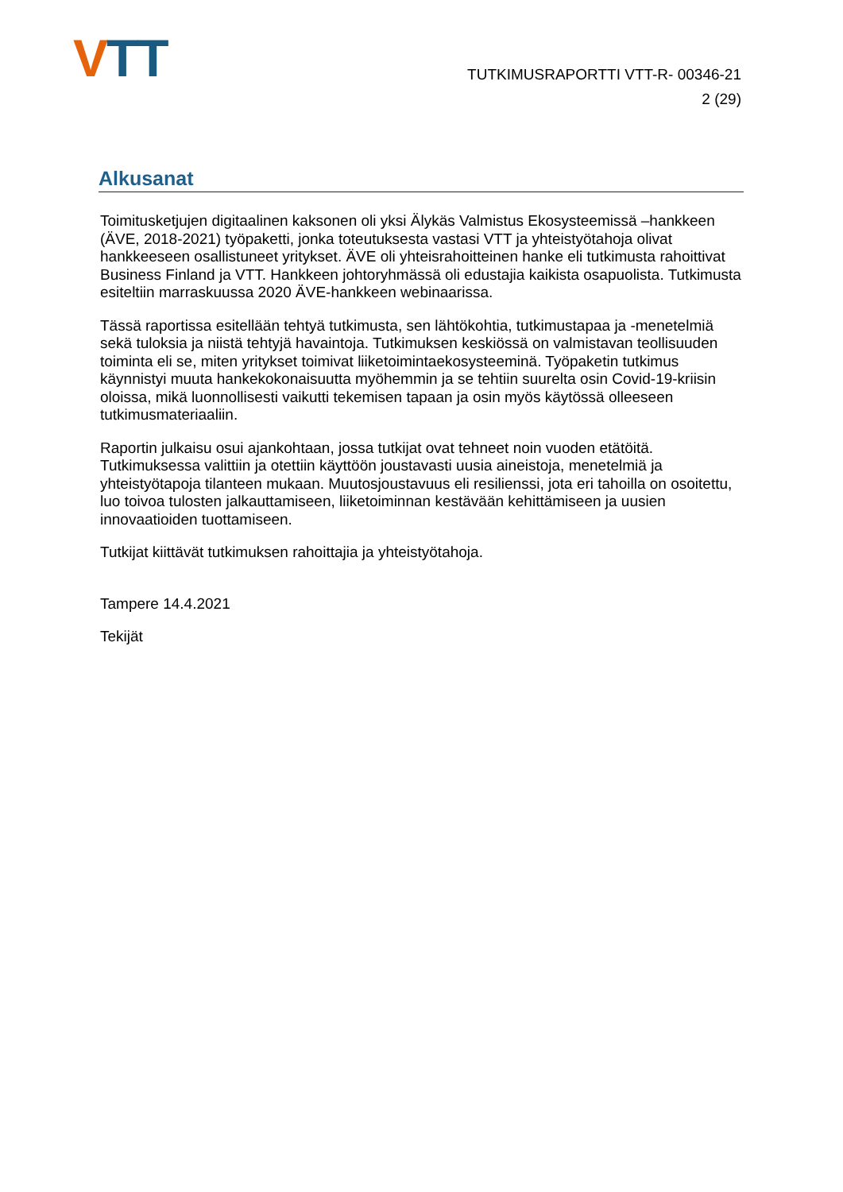VTT
TUTKIMUSRAPORTTI VTT-R- 00346-21
2 (29)
Alkusanat
Toimitusketjujen digitaalinen kaksonen oli yksi Älykäs Valmistus Ekosysteemissä –hankkeen (ÄVE, 2018-2021) työpaketti, jonka toteutuksesta vastasi VTT ja yhteistyötahoja olivat hankkeeseen osallistuneet yritykset. ÄVE oli yhteisrahoitteinen hanke eli tutkimusta rahoittivat Business Finland ja VTT. Hankkeen johtoryhmässä oli edustajia kaikista osapuolista. Tutkimusta esiteltiin marraskuussa 2020 ÄVE-hankkeen webinaarissa.
Tässä raportissa esitellään tehtyä tutkimusta, sen lähtökohtia, tutkimustapaa ja -menetelmiä sekä tuloksia ja niistä tehtyjä havaintoja. Tutkimuksen keskiössä on valmistavan teollisuuden toiminta eli se, miten yritykset toimivat liiketoimintaekosysteeminä. Työpaketin tutkimus käynnistyi muuta hankekokonaisuutta myöhemmin ja se tehtiin suurelta osin Covid-19-kriisin oloissa, mikä luonnollisesti vaikutti tekemisen tapaan ja osin myös käytössä olleeseen tutkimusmateriaaliin.
Raportin julkaisu osui ajankohtaan, jossa tutkijat ovat tehneet noin vuoden etätöitä. Tutkimuksessa valittiin ja otettiin käyttöön joustavasti uusia aineistoja, menetelmiä ja yhteistyötapoja tilanteen mukaan. Muutosjoustavuus eli resilienssi, jota eri tahoilla on osoitettu, luo toivoa tulosten jalkauttamiseen, liiketoiminnan kestävään kehittämiseen ja uusien innovaatioiden tuottamiseen.
Tutkijat kiittävät tutkimuksen rahoittajia ja yhteistyötahoja.
Tampere 14.4.2021
Tekijät